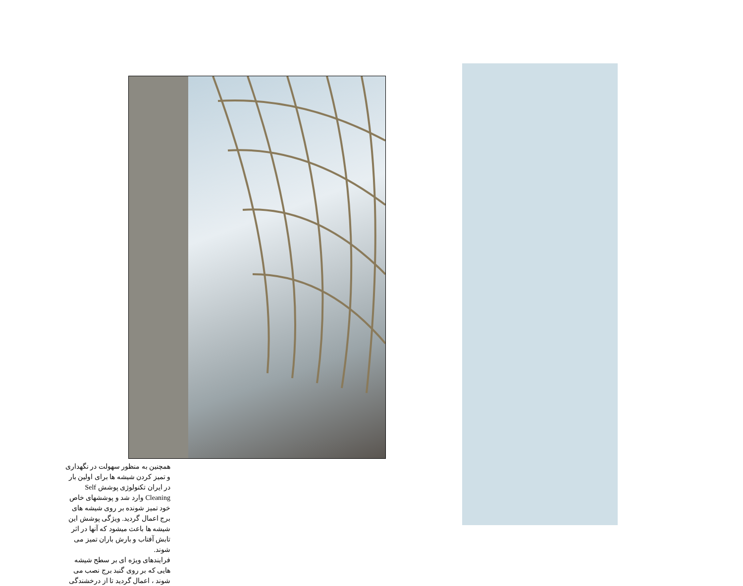همچنین به منظور سهولت در نگهداری و تمیز کردن شیشه ها برای اولین بار در ایران تکنولوژی پوشش Self Cleaning وارد شد و پوششهای خاص خود تمیز شونده بر روی شیشه های برج اعمال گردید. ویژگی پوشش این شیشه ها باعث میشود که آنها در اثر تابش آفتاب و بارش باران تمیز می شوند.
فرایندهای ویژه ای بر سطح شیشه هایی که بر روی گنبد برج نصب می شوند ، اعمال گردید تا از درخشندگی